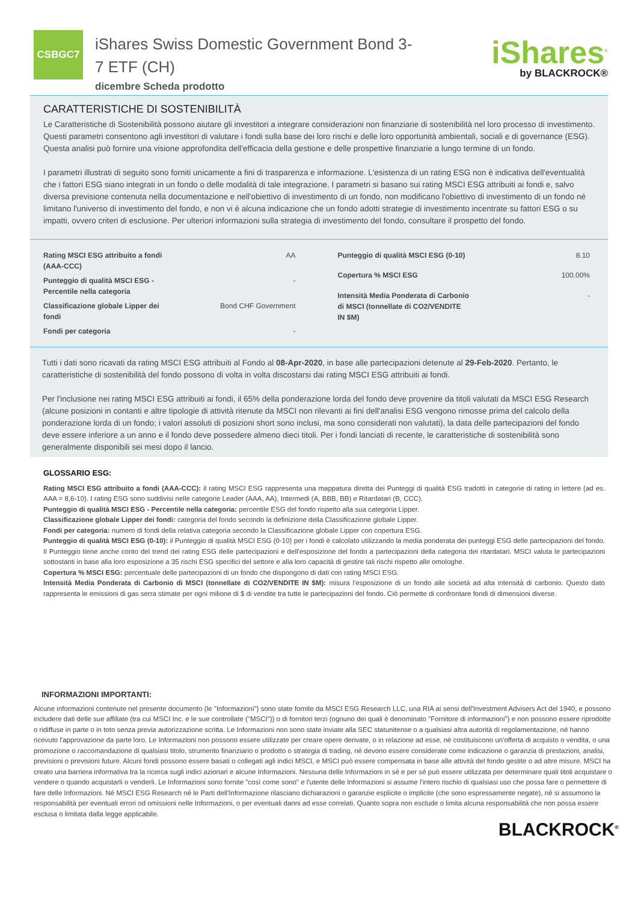CSBGC7
iShares Swiss Domestic Government Bond 3-7 ETF (CH)
dicembre Scheda prodotto
iShares<sup>®</sup>
by BLACKROCK®
CARATTERISTICHE DI SOSTENIBILITÀ
Le Caratteristiche di Sostenibilità possono aiutare gli investitori a integrare considerazioni non finanziarie di sostenibilità nel loro processo di investimento. Questi parametri consentono agli investitori di valutare i fondi sulla base dei loro rischi e delle loro opportunità ambientali, sociali e di governance (ESG). Questa analisi può fornire una visione approfondita dell'efficacia della gestione e delle prospettive finanziarie a lungo termine di un fondo.
I parametri illustrati di seguito sono forniti unicamente a fini di trasparenza e informazione. L'esistenza di un rating ESG non è indicativa dell'eventualità che i fattori ESG siano integrati in un fondo o delle modalità di tale integrazione. I parametri si basano sui rating MSCI ESG attribuiti ai fondi e, salvo diversa previsione contenuta nella documentazione e nell'obiettivo di investimento di un fondo, non modificano l'obiettivo di investimento di un fondo né limitano l'universo di investimento del fondo, e non vi è alcuna indicazione che un fondo adotti strategie di investimento incentrate su fattori ESG o su impatti, ovvero criteri di esclusione. Per ulteriori informazioni sulla strategia di investimento del fondo, consultare il prospetto del fondo.
| Rating MSCI ESG attribuito a fondi (AAA-CCC) | AA |
| Punteggio di qualità MSCI ESG - Percentile nella categoria | - |
| Classificazione globale Lipper dei fondi | Bond CHF Government |
| Fondi per categoria | - |
| Punteggio di qualità MSCI ESG (0-10) | 8.10 |
| Copertura % MSCI ESG | 100.00% |
| Intensità Media Ponderata di Carbonio di MSCI (tonnellate di CO2/VENDITE IN $M) | - |
Tutti i dati sono ricavati da rating MSCI ESG attribuiti al Fondo al 08-Apr-2020, in base alle partecipazioni detenute al 29-Feb-2020. Pertanto, le caratteristiche di sostenibilità del fondo possono di volta in volta discostarsi dai rating MSCI ESG attribuiti ai fondi.
Per l'inclusione nei rating MSCI ESG attribuiti ai fondi, il 65% della ponderazione lorda del fondo deve provenire da titoli valutati da MSCI ESG Research (alcune posizioni in contanti e altre tipologie di attività ritenute da MSCI non rilevanti ai fini dell'analisi ESG vengono rimosse prima del calcolo della ponderazione lorda di un fondo; i valori assoluti di posizioni short sono inclusi, ma sono considerati non valutati), la data delle partecipazioni del fondo deve essere inferiore a un anno e il fondo deve possedere almeno dieci titoli. Per i fondi lanciati di recente, le caratteristiche di sostenibilità sono generalmente disponibili sei mesi dopo il lancio.
GLOSSARIO ESG:
Rating MSCI ESG attribuito a fondi (AAA-CCC): il rating MSCI ESG rappresenta una mappatura diretta dei Punteggi di qualità ESG tradotti in categorie di rating in lettere (ad es. AAA = 8,6-10). I rating ESG sono suddivisi nelle categorie Leader (AAA, AA), Intermedi (A, BBB, BB) e Ritardatari (B, CCC).
Punteggio di qualità MSCI ESG - Percentile nella categoria: percentile ESG del fondo rispetto alla sua categoria Lipper.
Classificazione globale Lipper dei fondi: categoria del fondo secondo la definizione della Classificazione globale Lipper.
Fondi per categoria: numero di fondi della relativa categoria secondo la Classificazione globale Lipper con copertura ESG.
Punteggio di qualità MSCI ESG (0-10): il Punteggio di qualità MSCI ESG (0-10) per i fondi è calcolato utilizzando la media ponderata dei punteggi ESG delle partecipazioni del fondo. Il Punteggio tiene anche conto del trend dei rating ESG delle partecipazioni e dell'esposizione del fondo a partecipazioni della categoria dei ritardatari. MSCI valuta le partecipazioni sottostanti in base alla loro esposizione a 35 rischi ESG specifici del settore e alla loro capacità di gestire tali rischi rispetto alle omologhe.
Copertura % MSCI ESG: percentuale delle partecipazioni di un fondo che dispongono di dati con rating MSCI ESG.
Intensità Media Ponderata di Carbonio di MSCI (tonnellate di CO2/VENDITE IN $M): misura l'esposizione di un fondo alle società ad alta intensità di carbonio. Questo dato rappresenta le emissioni di gas serra stimate per ogni milione di $ di vendite tra tutte le partecipazioni del fondo. Ciò permette di confrontare fondi di dimensioni diverse.
INFORMAZIONI IMPORTANTI:
Alcune informazioni contenute nel presente documento (le "Informazioni") sono state fornite da MSCI ESG Research LLC, una RIA ai sensi dell'Investment Advisers Act del 1940, e possono includere dati delle sue affiliate (tra cui MSCI Inc. e le sue controllate ("MSCI")) o di fornitori terzi (ognuno dei quali è denominato "Fornitore di informazioni") e non possono essere riprodotte o ridiffuse in parte o in toto senza previa autorizzazione scritta. Le Informazioni non sono state inviate alla SEC statunitense o a qualsiasi altra autorità di regolamentazione, né hanno ricevuto l'approvazione da parte loro. Le Informazioni non possono essere utilizzate per creare opere derivate, o in relazione ad esse, né costituiscono un'offerta di acquisto o vendita, o una promozione o raccomandazione di qualsiasi titolo, strumento finanziario o prodotto o strategia di trading, né devono essere considerate come indicazione o garanzia di prestazioni, analisi, previsioni o previsioni future. Alcuni fondi possono essere basati o collegati agli indici MSCI, e MSCI può essere compensata in base alle attività del fondo gestite o ad altre misure. MSCI ha creato una barriera informativa tra la ricerca sugli indici azionari e alcune Informazioni. Nessuna delle Informazioni in sé e per sé può essere utilizzata per determinare quali titoli acquistare o vendere o quando acquistarli o venderli. Le Informazioni sono fornite "così come sono" e l'utente delle Informazioni si assume l'intero rischio di qualsiasi uso che possa fare o permettere di fare delle Informazioni. Né MSCI ESG Research né le Parti dell'Informazione rilasciano dichiarazioni o garanzie esplicite o implicite (che sono espressamente negate), né si assumono la responsabilità per eventuali errori od omissioni nelle Informazioni, o per eventuali danni ad esse correlati. Quanto sopra non esclude o limita alcuna responsabilità che non possa essere esclusa o limitata dalla legge applicabile.
BLACKROCK<sup>®</sup>